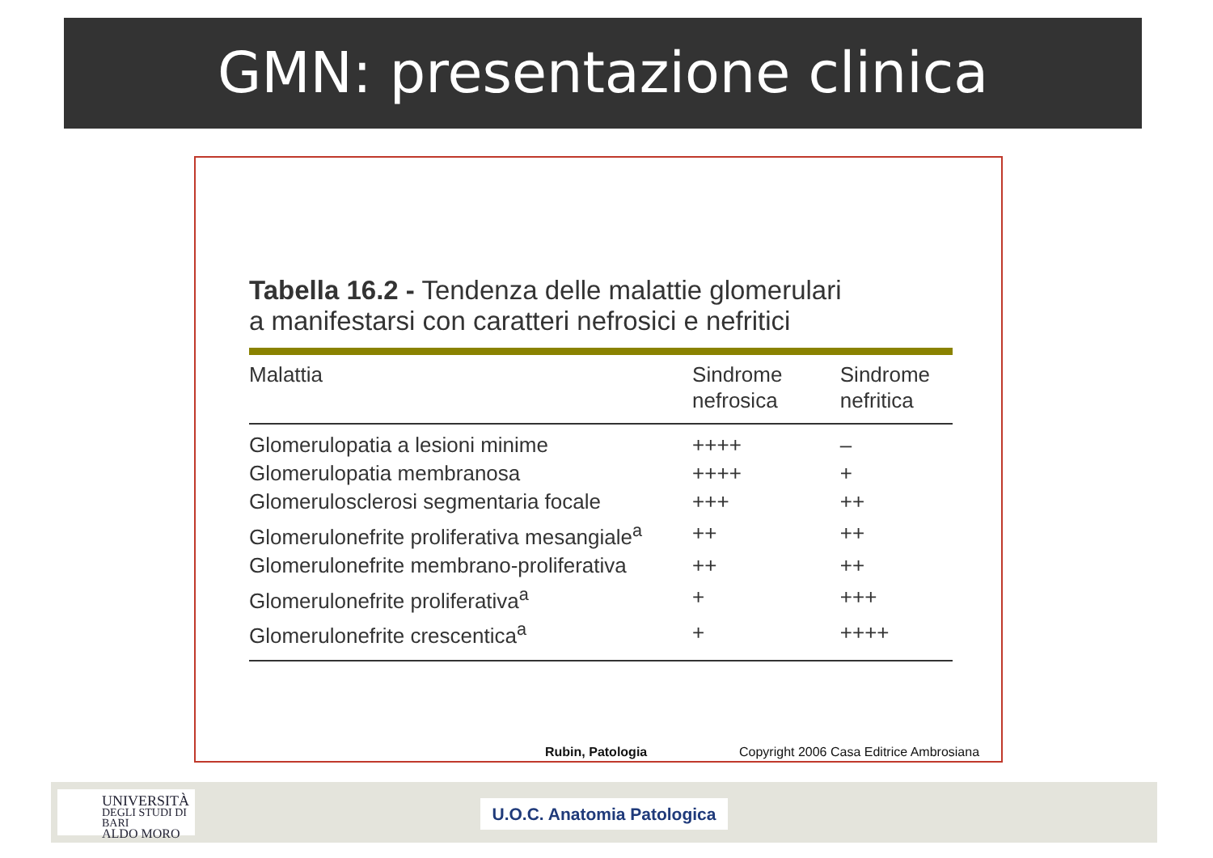GMN: presentazione clinica
Tabella 16.2 - Tendenza delle malattie glomerulari
a manifestarsi con caratteri nefrosici e nefritici
| Malattia | Sindrome nefrosica | Sindrome nefritica |
| --- | --- | --- |
| Glomerulopatia a lesioni minime | ++++ | – |
| Glomerulopatia membranosa | ++++ | + |
| Glomerulosclerosi segmentaria focale | +++ | ++ |
| Glomerulonefrite proliferativa mesangiale<sup>a</sup> | ++ | ++ |
| Glomerulonefrite membrano-proliferativa | ++ | ++ |
| Glomerulonefrite proliferativa<sup>a</sup> | + | +++ |
| Glomerulonefrite crescentica<sup>a</sup> | + | ++++ |
Rubin, Patologia
Copyright 2006 Casa Editrice Ambrosiana
UNIVERSITÀ
DEGLI STUDI DI BARI
ALDO MORO
U.O.C. Anatomia Patologica